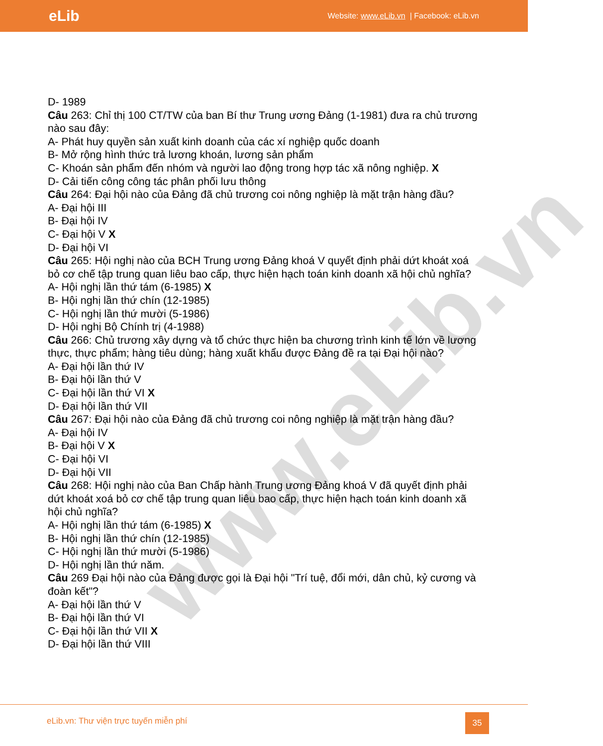eLib Website: www.eLib.vn | Facebook: eLib.vn
www.eLib.vn
D- 1989
Câu 263: Chỉ thị 100 CT/TW của ban Bí thư Trung ương Đảng (1-1981) đưa ra chủ trương nào sau đây:
A- Phát huy quyền sản xuất kinh doanh của các xí nghiệp quốc doanh
B- Mở rộng hình thức trả lương khoán, lương sản phẩm
C- Khoán sản phẩm đến nhóm và người lao động trong hợp tác xã nông nghiệp. X
D- Cải tiến công công tác phân phối lưu thông
Câu 264: Đại hội nào của Đảng đã chủ trương coi nông nghiệp là mặt trận hàng đầu?
A- Đại hội III
B- Đại hội IV
C- Đại hội V X
D- Đại hội VI
Câu 265: Hội nghị nào của BCH Trung ương Đảng khoá V quyết định phải dứt khoát xoá bỏ cơ chế tập trung quan liêu bao cấp, thực hiện hạch toán kinh doanh xã hội chủ nghĩa?
A- Hội nghị lần thứ tám (6-1985) X
B- Hội nghị lần thứ chín (12-1985)
C- Hội nghị lần thứ mười (5-1986)
D- Hội nghị Bộ Chính trị (4-1988)
Câu 266: Chủ trương xây dựng và tổ chức thực hiện ba chương trình kinh tế lớn về lương thực, thực phẩm; hàng tiêu dùng; hàng xuất khẩu được Đảng đề ra tại Đại hội nào?
A- Đại hội lần thứ IV
B- Đại hội lần thứ V
C- Đại hội lần thứ VI X
D- Đại hội lần thứ VII
Câu 267: Đại hội nào của Đảng đã chủ trương coi nông nghiệp là mặt trận hàng đầu?
A- Đại hội IV
B- Đại hội V X
C- Đại hội VI
D- Đại hội VII
Câu 268: Hội nghị nào của Ban Chấp hành Trung ương Đảng khoá V đã quyết định phải dứt khoát xoá bỏ cơ chế tập trung quan liêu bao cấp, thực hiện hạch toán kinh doanh xã hội chủ nghĩa?
A- Hội nghị lần thứ tám (6-1985) X
B- Hội nghị lần thứ chín (12-1985)
C- Hội nghị lần thứ mười (5-1986)
D- Hội nghị lần thứ năm.
Câu 269 Đại hội nào của Đảng được gọi là Đại hội "Trí tuệ, đổi mới, dân chủ, kỷ cương và đoàn kết"?
A- Đại hội lần thứ V
B- Đại hội lần thứ VI
C- Đại hội lần thứ VII X
D- Đại hội lần thứ VIII
eLib.vn: Thư viện trực tuyến miễn phí
35